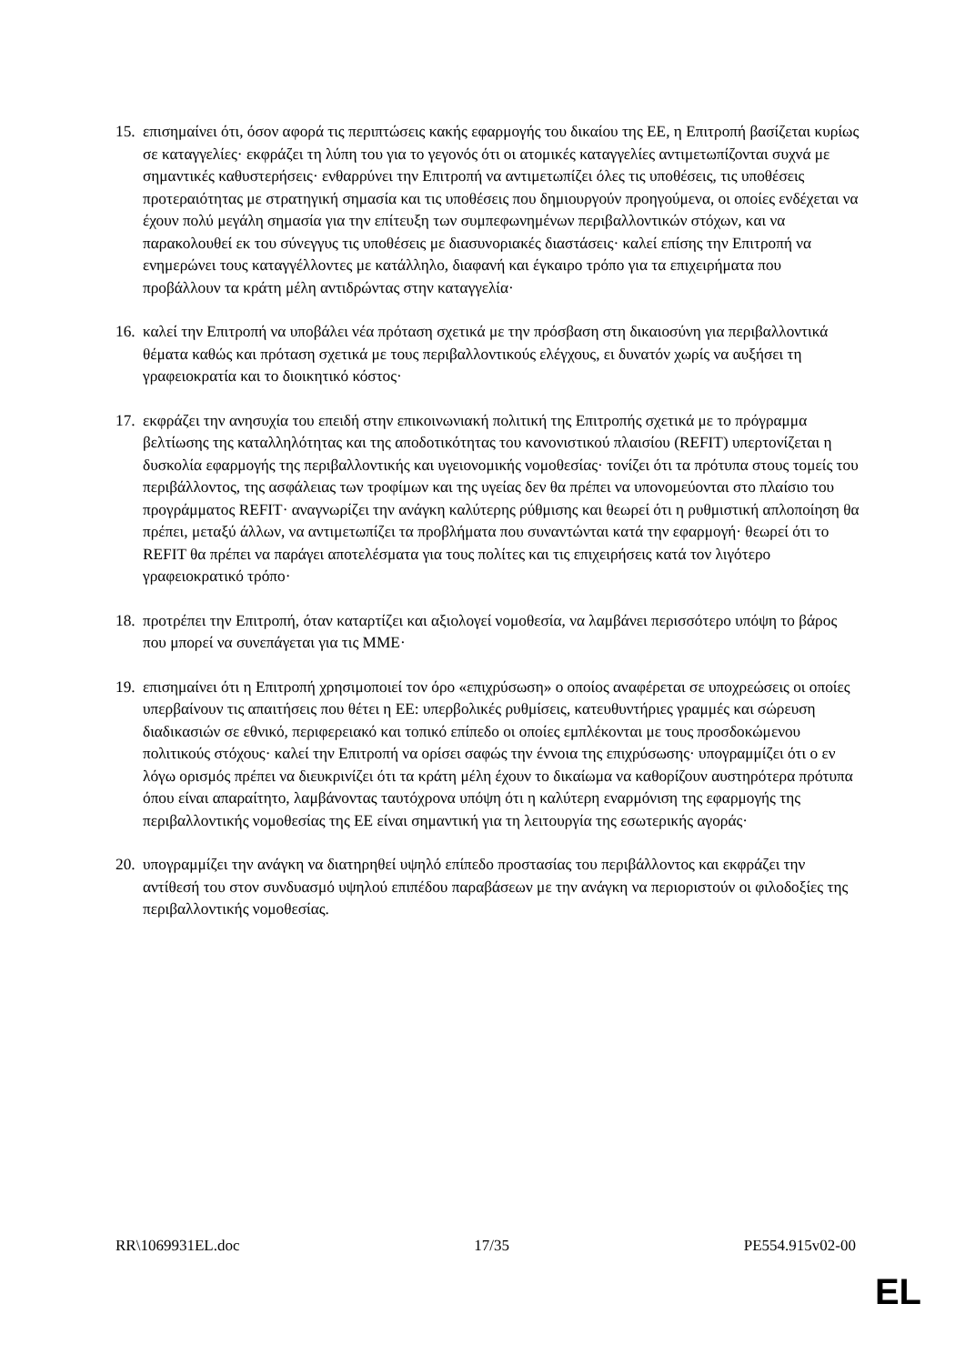15.
επισημαίνει ότι, όσον αφορά τις περιπτώσεις κακής εφαρμογής του δικαίου της ΕΕ, η Επιτροπή βασίζεται κυρίως σε καταγγελίες· εκφράζει τη λύπη του για το γεγονός ότι οι ατομικές καταγγελίες αντιμετωπίζονται συχνά με σημαντικές καθυστερήσεις· ενθαρρύνει την Επιτροπή να αντιμετωπίζει όλες τις υποθέσεις, τις υποθέσεις προτεραιότητας με στρατηγική σημασία και τις υποθέσεις που δημιουργούν προηγούμενα, οι οποίες ενδέχεται να έχουν πολύ μεγάλη σημασία για την επίτευξη των συμπεφωνημένων περιβαλλοντικών στόχων, και να παρακολουθεί εκ του σύνεγγυς τις υποθέσεις με διασυνοριακές διαστάσεις· καλεί επίσης την Επιτροπή να ενημερώνει τους καταγγέλλοντες με κατάλληλο, διαφανή και έγκαιρο τρόπο για τα επιχειρήματα που προβάλλουν τα κράτη μέλη αντιδρώντας στην καταγγελία·
16.
καλεί την Επιτροπή να υποβάλει νέα πρόταση σχετικά με την πρόσβαση στη δικαιοσύνη για περιβαλλοντικά θέματα καθώς και πρόταση σχετικά με τους περιβαλλοντικούς ελέγχους, ει δυνατόν χωρίς να αυξήσει τη γραφειοκρατία και το διοικητικό κόστος·
17.
εκφράζει την ανησυχία του επειδή στην επικοινωνιακή πολιτική της Επιτροπής σχετικά με το πρόγραμμα βελτίωσης της καταλληλότητας και της αποδοτικότητας του κανονιστικού πλαισίου (REFIT) υπερτονίζεται η δυσκολία εφαρμογής της περιβαλλοντικής και υγειονομικής νομοθεσίας· τονίζει ότι τα πρότυπα στους τομείς του περιβάλλοντος, της ασφάλειας των τροφίμων και της υγείας δεν θα πρέπει να υπονομεύονται στο πλαίσιο του προγράμματος REFIT· αναγνωρίζει την ανάγκη καλύτερης ρύθμισης και θεωρεί ότι η ρυθμιστική απλοποίηση θα πρέπει, μεταξύ άλλων, να αντιμετωπίζει τα προβλήματα που συναντώνται κατά την εφαρμογή· θεωρεί ότι το REFIT θα πρέπει να παράγει αποτελέσματα για τους πολίτες και τις επιχειρήσεις κατά τον λιγότερο γραφειοκρατικό τρόπο·
18.
προτρέπει την Επιτροπή, όταν καταρτίζει και αξιολογεί νομοθεσία, να λαμβάνει περισσότερο υπόψη το βάρος που μπορεί να συνεπάγεται για τις ΜΜΕ·
19.
επισημαίνει ότι η Επιτροπή χρησιμοποιεί τον όρο «επιχρύσωση» ο οποίος αναφέρεται σε υποχρεώσεις οι οποίες υπερβαίνουν τις απαιτήσεις που θέτει η ΕΕ: υπερβολικές ρυθμίσεις, κατευθυντήριες γραμμές και σώρευση διαδικασιών σε εθνικό, περιφερειακό και τοπικό επίπεδο οι οποίες εμπλέκονται με τους προσδοκώμενου πολιτικούς στόχους· καλεί την Επιτροπή να ορίσει σαφώς την έννοια της επιχρύσωσης· υπογραμμίζει ότι ο εν λόγω ορισμός πρέπει να διευκρινίζει ότι τα κράτη μέλη έχουν το δικαίωμα να καθορίζουν αυστηρότερα πρότυπα όπου είναι απαραίτητο, λαμβάνοντας ταυτόχρονα υπόψη ότι η καλύτερη εναρμόνιση της εφαρμογής της περιβαλλοντικής νομοθεσίας της ΕΕ είναι σημαντική για τη λειτουργία της εσωτερικής αγοράς·
20.
υπογραμμίζει την ανάγκη να διατηρηθεί υψηλό επίπεδο προστασίας του περιβάλλοντος και εκφράζει την αντίθεσή του στον συνδυασμό υψηλού επιπέδου παραβάσεων με την ανάγκη να περιοριστούν οι φιλοδοξίες της περιβαλλοντικής νομοθεσίας.
RR\1069931EL.doc 17/35 PE554.915v02-00
EL